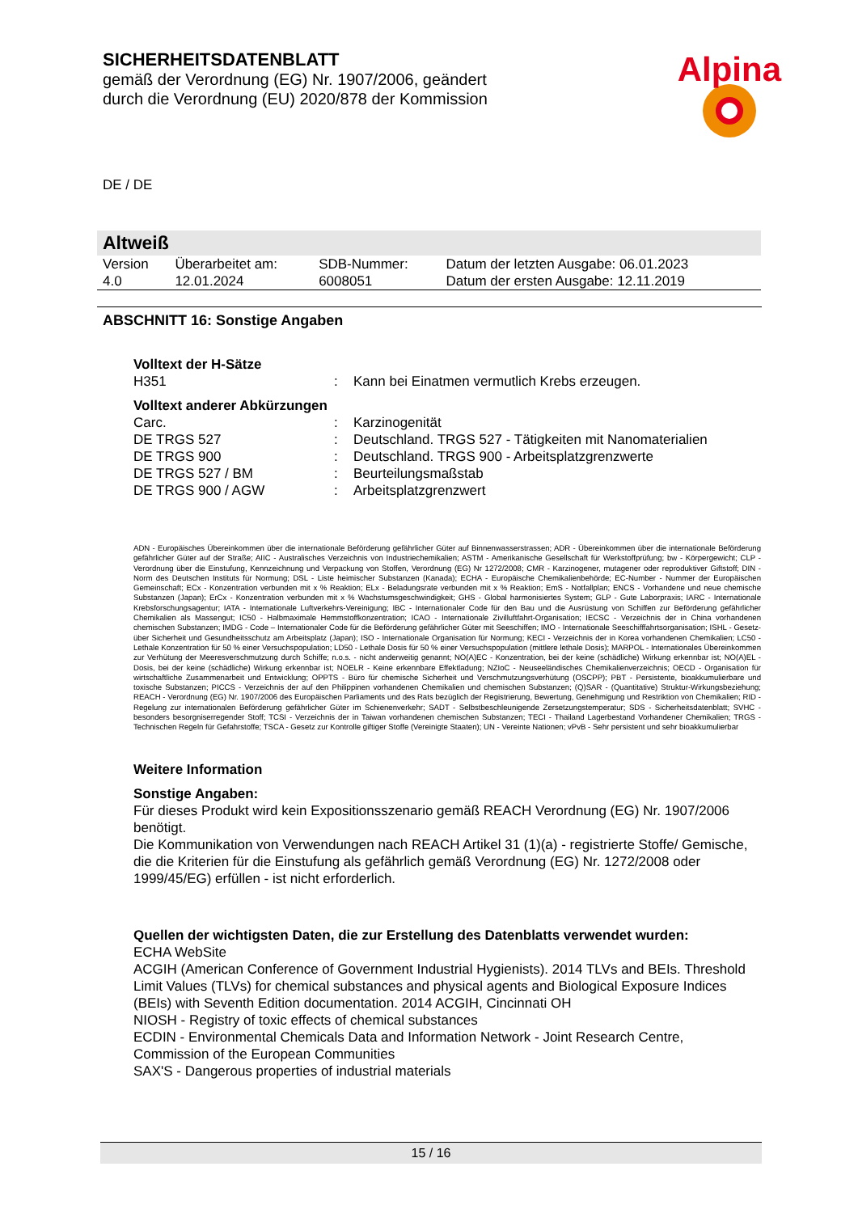SICHERHEITSDATENBLATT
gemäß der Verordnung (EG) Nr. 1907/2006, geändert durch die Verordnung (EU) 2020/878 der Kommission
Alpina
DE / DE
Altweiß
| Version 4.0 | Überarbeitet am: 12.01.2024 | SDB-Nummer: 6008051 | Datum der letzten Ausgabe: 06.01.2023 Datum der ersten Ausgabe: 12.11.2019 |
ABSCHNITT 16: Sonstige Angaben
Volltext der H-Sätze
| H351 | : | Kann bei Einatmen vermutlich Krebs erzeugen. |
Volltext anderer Abkürzungen
| Carc. | : | Karzinogenität |
| DE TRGS 527 | : | Deutschland. TRGS 527 - Tätigkeiten mit Nanomaterialien |
| DE TRGS 900 | : | Deutschland. TRGS 900 - Arbeitsplatzgrenzwerte |
| DE TRGS 527 / BM | : | Beurteilungsmaßstab |
| DE TRGS 900 / AGW | : | Arbeitsplatzgrenzwert |
ADN - Europäisches Übereinkommen über die internationale Beförderung gefährlicher Güter auf Binnenwasserstrassen; ADR - Übereinkommen über die internationale Beförderung gefährlicher Güter auf der Straße; AIIC - Australisches Verzeichnis von Industriechemikalien; ASTM - Amerikanische Gesellschaft für Werkstoffprüfung; bw - Körpergewicht; CLP - Verordnung über die Einstufung, Kennzeichnung und Verpackung von Stoffen, Verordnung (EG) Nr 1272/2008; CMR - Karzinogener, mutagener oder reproduktiver Giftstoff; DIN - Norm des Deutschen Instituts für Normung; DSL - Liste heimischer Substanzen (Kanada); ECHA - Europäische Chemikalienbehörde; EC-Number - Nummer der Europäischen Gemeinschaft; ECx - Konzentration verbunden mit x % Reaktion; ELx - Beladungsrate verbunden mit x % Reaktion; EmS - Notfallplan; ENCS - Vorhandene und neue chemische Substanzen (Japan); ErCx - Konzentration verbunden mit x % Wachstumsgeschwindigkeit; GHS - Global harmonisiertes System; GLP - Gute Laborpraxis; IARC - Internationale Krebsforschungsagentur; IATA - Internationale Luftverkehrs-Vereinigung; IBC - Internationaler Code für den Bau und die Ausrüstung von Schiffen zur Beförderung gefährlicher Chemikalien als Massengut; IC50 - Halbmaximale Hemmstoffkonzentration; ICAO - Internationale Zivilluftfahrt-Organisation; IECSC - Verzeichnis der in China vorhandenen chemischen Substanzen; IMDG - Code – Internationaler Code für die Beförderung gefährlicher Güter mit Seeschiffen; IMO - Internationale Seeschifffahrtsorganisation; ISHL - Gesetz- über Sicherheit und Gesundheitsschutz am Arbeitsplatz (Japan); ISO - Internationale Organisation für Normung; KECI - Verzeichnis der in Korea vorhandenen Chemikalien; LC50 - Lethale Konzentration für 50 % einer Versuchspopulation; LD50 - Lethale Dosis für 50 % einer Versuchspopulation (mittlere lethale Dosis); MARPOL - Internationales Übereinkommen zur Verhütung der Meeresverschmutzung durch Schiffe; n.o.s. - nicht anderweitig genannt; NO(A)EC - Konzentration, bei der keine (schädliche) Wirkung erkennbar ist; NO(A)EL - Dosis, bei der keine (schädliche) Wirkung erkennbar ist; NOELR - Keine erkennbare Effektladung; NZIoC - Neuseeländisches Chemikalienverzeichnis; OECD - Organisation für wirtschaftliche Zusammenarbeit und Entwicklung; OPPTS - Büro für chemische Sicherheit und Verschmutzungsverhütung (OSCPP); PBT - Persistente, bioakkumulierbare und toxische Substanzen; PICCS - Verzeichnis der auf den Philippinen vorhandenen Chemikalien und chemischen Substanzen; (Q)SAR - (Quantitative) Struktur-Wirkungsbeziehung; REACH - Verordnung (EG) Nr. 1907/2006 des Europäischen Parliaments und des Rats bezüglich der Registrierung, Bewertung, Genehmigung und Restriktion von Chemikalien; RID - Regelung zur internationalen Beförderung gefährlicher Güter im Schienenverkehr; SADT - Selbstbeschleunigende Zersetzungstemperatur; SDS - Sicherheitsdatenblatt; SVHC - besonders besorgniserregender Stoff; TCSI - Verzeichnis der in Taiwan vorhandenen chemischen Substanzen; TECI - Thailand Lagerbestand Vorhandener Chemikalien; TRGS - Technischen Regeln für Gefahrstoffe; TSCA - Gesetz zur Kontrolle giftiger Stoffe (Vereinigte Staaten); UN - Vereinte Nationen; vPvB - Sehr persistent und sehr bioakkumulierbar
Weitere Information
Sonstige Angaben:
Für dieses Produkt wird kein Expositionsszenario gemäß REACH Verordnung (EG) Nr. 1907/2006 benötigt.
Die Kommunikation von Verwendungen nach REACH Artikel 31 (1)(a) - registrierte Stoffe/ Gemische, die die Kriterien für die Einstufung als gefährlich gemäß Verordnung (EG) Nr. 1272/2008 oder 1999/45/EG) erfüllen - ist nicht erforderlich.
Quellen der wichtigsten Daten, die zur Erstellung des Datenblatts verwendet wurden:
ECHA WebSite
ACGIH (American Conference of Government Industrial Hygienists). 2014 TLVs and BEIs. Threshold Limit Values (TLVs) for chemical substances and physical agents and Biological Exposure Indices (BEIs) with Seventh Edition documentation. 2014 ACGIH, Cincinnati OH
NIOSH - Registry of toxic effects of chemical substances
ECDIN - Environmental Chemicals Data and Information Network - Joint Research Centre, Commission of the European Communities
SAX'S - Dangerous properties of industrial materials
15 / 16